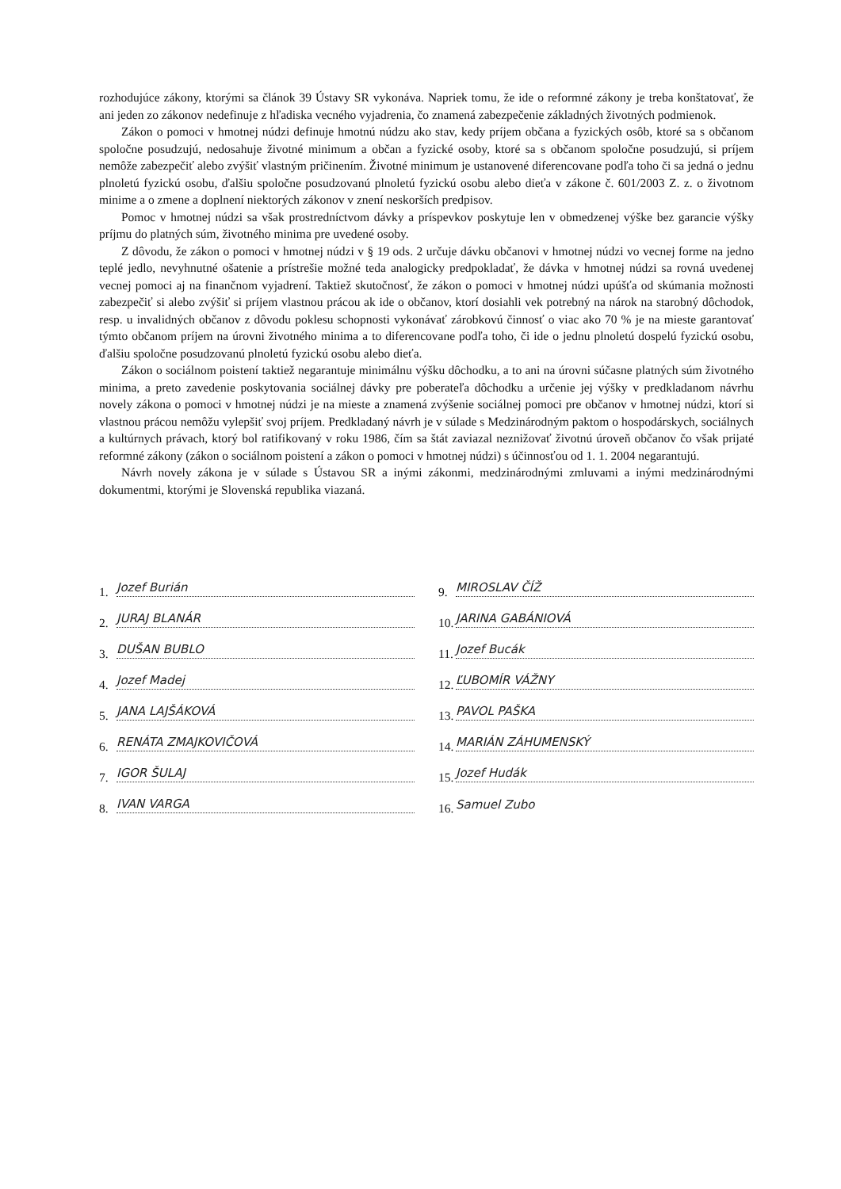rozhodujúce zákony, ktorými sa článok 39 Ústavy SR vykonáva. Napriek tomu, že ide o reformné zákony je treba konštatovať, že ani jeden zo zákonov nedefinuje z hľadiska vecného vyjadrenia, čo znamená zabezpečenie základných životných podmienok.
Zákon o pomoci v hmotnej núdzi definuje hmotnú núdzu ako stav, kedy príjem občana a fyzických osôb, ktoré sa s občanom spoločne posudzujú, nedosahuje životné minimum a občan a fyzické osoby, ktoré sa s občanom spoločne posudzujú, si príjem nemôže zabezpečiť alebo zvýšiť vlastným pričinením. Životné minimum je ustanovené diferencovane podľa toho či sa jedná o jednu plnoletú fyzickú osobu, ďalšiu spoločne posudzovanú plnoletú fyzickú osobu alebo dieťa v zákone č. 601/2003 Z. z. o životnom minime a o zmene a doplnení niektorých zákonov v znení neskorších predpisov.
Pomoc v hmotnej núdzi sa však prostredníctvom dávky a príspevkov poskytuje len v obmedzenej výške bez garancie výšky príjmu do platných súm, životného minima pre uvedené osoby.
Z dôvodu, že zákon o pomoci v hmotnej núdzi v § 19 ods. 2 určuje dávku občanovi v hmotnej núdzi vo vecnej forme na jedno teplé jedlo, nevyhnutné ošatenie a prístrešie možné teda analogicky predpokladať, že dávka v hmotnej núdzi sa rovná uvedenej vecnej pomoci aj na finančnom vyjadrení. Taktiež skutočnosť, že zákon o pomoci v hmotnej núdzi upúšťa od skúmania možnosti zabezpečiť si alebo zvýšiť si príjem vlastnou prácou ak ide o občanov, ktorí dosiahli vek potrebný na nárok na starobný dôchodok, resp. u invalidných občanov z dôvodu poklesu schopnosti vykonávať zárobkovú činnosť o viac ako 70 % je na mieste garantovať týmto občanom príjem na úrovni životného minima a to diferencovane podľa toho, či ide o jednu plnoletú dospelú fyzickú osobu, ďalšiu spoločne posudzovanú plnoletú fyzickú osobu alebo dieťa.
Zákon o sociálnom poistení taktiež negarantuje minimálnu výšku dôchodku, a to ani na úrovni súčasne platných súm životného minima, a preto zavedenie poskytovania sociálnej dávky pre poberateľa dôchodku a určenie jej výšky v predkladanom návrhu novely zákona o pomoci v hmotnej núdzi je na mieste a znamená zvýšenie sociálnej pomoci pre občanov v hmotnej núdzi, ktorí si vlastnou prácou nemôžu vylepšiť svoj príjem. Predkladaný návrh je v súlade s Medzinárodným paktom o hospodárskych, sociálnych a kultúrnych právach, ktorý bol ratifikovaný v roku 1986, čím sa štát zaviazal neznižovať životnú úroveň občanov čo však prijaté reformné zákony (zákon o sociálnom poistení a zákon o pomoci v hmotnej núdzi) s účinnosťou od 1. 1. 2004 negarantujú.
Návrh novely zákona je v súlade s Ústavou SR a inými zákonmi, medzinárodnými zmluvami a inými medzinárodnými dokumentmi, ktorými je Slovenská republika viazaná.
1. Jozef Burián
2. JURAJ BLANÁR
3. DUŠAN BUBLO
4. Jozef Madej
5. JANA LAJŠÁKOVÁ
6. RENÁTA ZMAJKOVIČOVÁ
7. IGOR ŠULAJ
8. IVAN VARGA
9. MIROSLAV ČÍŽ
10. JARINA GABÁNIOVÁ
11. Jozef Bucák
12. ĽUBOMÍR VÁŽNY
13. PAVOL PAŠKA
14. MARIÁN ZÁHUMENSKÝ
15. Jozef Hudák
16. Samuel Zubo